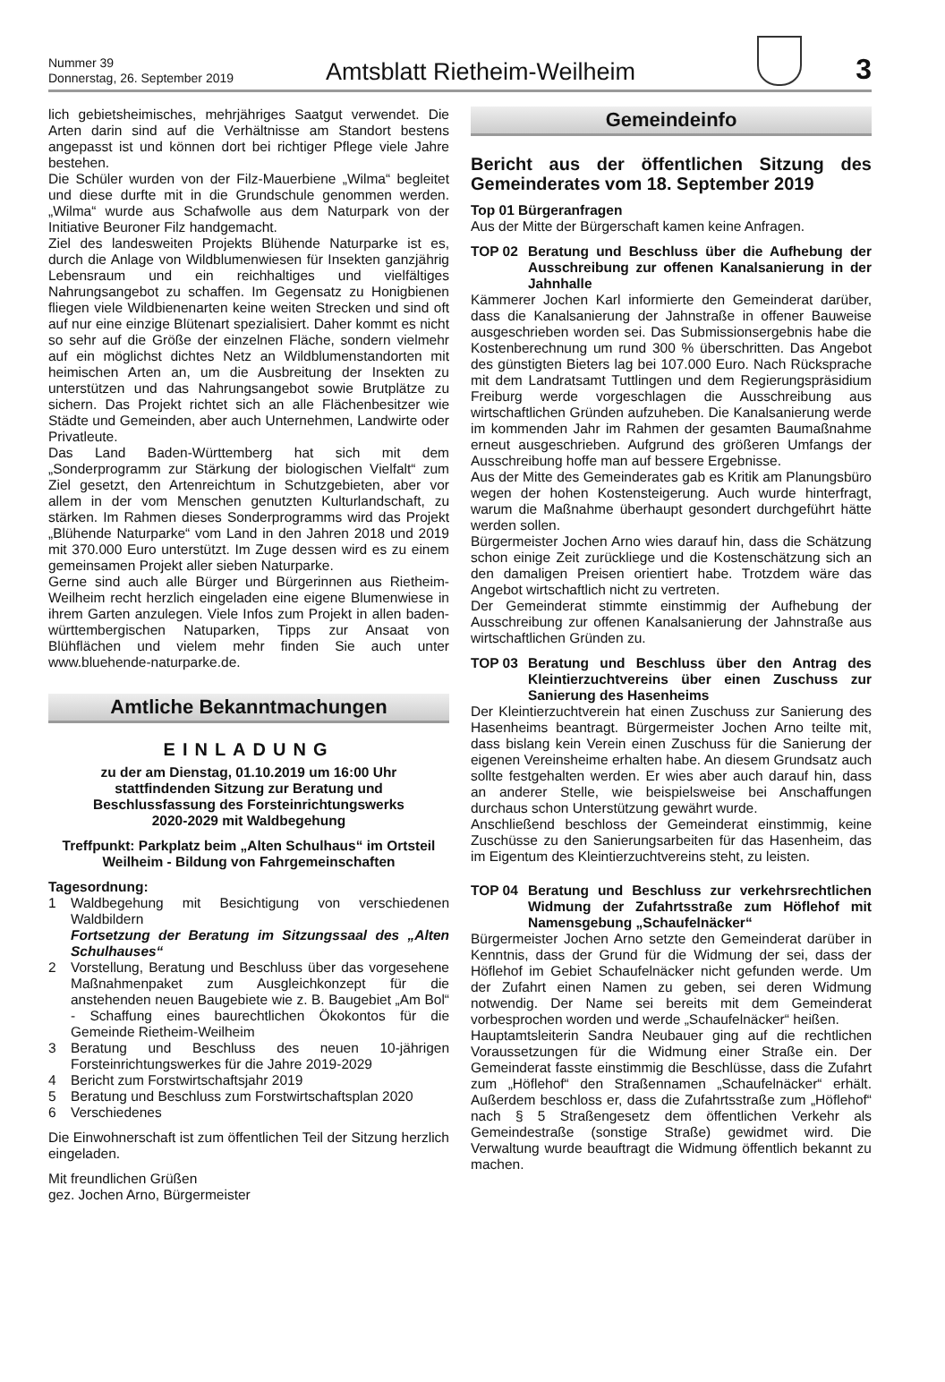Nummer 39
Donnerstag, 26. September 2019
Amtsblatt Rietheim-Weilheim
3
lich gebietsheimisches, mehrjähriges Saatgut verwendet. Die Arten darin sind auf die Verhältnisse am Standort bestens angepasst ist und können dort bei richtiger Pflege viele Jahre bestehen.
Die Schüler wurden von der Filz-Mauerbiene „Wilma“ begleitet und diese durfte mit in die Grundschule genommen werden. „Wilma“ wurde aus Schafwolle aus dem Naturpark von der Initiative Beuroner Filz handgemacht.
Ziel des landesweiten Projekts Blühende Naturparke ist es, durch die Anlage von Wildblumenwiesen für Insekten ganzjährig Lebensraum und ein reichhaltiges und vielfältiges Nahrungsangebot zu schaffen. Im Gegensatz zu Honigbienen fliegen viele Wildbienenarten keine weiten Strecken und sind oft auf nur eine einzige Blütenart spezialisiert. Daher kommt es nicht so sehr auf die Größe der einzelnen Fläche, sondern vielmehr auf ein möglichst dichtes Netz an Wildblumenstandorten mit heimischen Arten an, um die Ausbreitung der Insekten zu unterstützen und das Nahrungsangebot sowie Brutplätze zu sichern. Das Projekt richtet sich an alle Flächenbesitzer wie Städte und Gemeinden, aber auch Unternehmen, Landwirte oder Privatleute.
Das Land Baden-Württemberg hat sich mit dem „Sonderprogramm zur Stärkung der biologischen Vielfalt“ zum Ziel gesetzt, den Artenreichtum in Schutzgebieten, aber vor allem in der vom Menschen genutzten Kulturlandschaft, zu stärken. Im Rahmen dieses Sonderprogramms wird das Projekt „Blühende Naturparke“ vom Land in den Jahren 2018 und 2019 mit 370.000 Euro unterstützt. Im Zuge dessen wird es zu einem gemeinsamen Projekt aller sieben Naturparke.
Gerne sind auch alle Bürger und Bürgerinnen aus Rietheim-Weilheim recht herzlich eingeladen eine eigene Blumenwiese in ihrem Garten anzulegen. Viele Infos zum Projekt in allen baden-württembergischen Natuparken, Tipps zur Ansaat von Blühflächen und vielem mehr finden Sie auch unter www.bluehende-naturparke.de.
Amtliche Bekanntmachungen
EINLADUNG
zu der am Dienstag, 01.10.2019 um 16:00 Uhr
stattfindenden Sitzung zur Beratung und
Beschlussfassung des Forsteinrichtungswerks
2020-2029 mit Waldbegehung
Treffpunkt: Parkplatz beim „Alten Schulhaus“ im Ortsteil Weilheim - Bildung von Fahrgemeinschaften
Tagesordnung:
1 Waldbegehung mit Besichtigung von verschiedenen Waldbildern
Fortsetzung der Beratung im Sitzungssaal des „Alten Schulhauses“
2 Vorstellung, Beratung und Beschluss über das vorgesehene Maßnahmenpaket zum Ausgleichkonzept für die anstehenden neuen Baugebiete wie z. B. Baugebiet „Am Bol“ - Schaffung eines baurechtlichen Ökokontos für die Gemeinde Rietheim-Weilheim
3 Beratung und Beschluss des neuen 10-jährigen Forsteinrichtungswerkes für die Jahre 2019-2029
4 Bericht zum Forstwirtschaftsjahr 2019
5 Beratung und Beschluss zum Forstwirtschaftsplan 2020
6 Verschiedenes
Die Einwohnerschaft ist zum öffentlichen Teil der Sitzung herzlich eingeladen.
Mit freundlichen Grüßen
gez. Jochen Arno, Bürgermeister
Gemeindeinfo
Bericht aus der öffentlichen Sitzung des Gemeinderates vom 18. September 2019
Top 01 Bürgeranfragen
Aus der Mitte der Bürgerschaft kamen keine Anfragen.
TOP 02 Beratung und Beschluss über die Aufhebung der Ausschreibung zur offenen Kanalsanierung in der Jahnhalle
Kämmerer Jochen Karl informierte den Gemeinderat darüber, dass die Kanalsanierung der Jahnstraße in offener Bauweise ausgeschrieben worden sei. Das Submissionsergebnis habe die Kostenberechnung um rund 300 % überschritten. Das Angebot des günstigten Bieters lag bei 107.000 Euro. Nach Rücksprache mit dem Landratsamt Tuttlingen und dem Regierungspräsidium Freiburg werde vorgeschlagen die Ausschreibung aus wirtschaftlichen Gründen aufzuheben. Die Kanalsanierung werde im kommenden Jahr im Rahmen der gesamten Baumaßnahme erneut ausgeschrieben. Aufgrund des größeren Umfangs der Ausschreibung hoffe man auf bessere Ergebnisse.
Aus der Mitte des Gemeinderates gab es Kritik am Planungsbüro wegen der hohen Kostensteigerung. Auch wurde hinterfragt, warum die Maßnahme überhaupt gesondert durchgeführt hätte werden sollen.
Bürgermeister Jochen Arno wies darauf hin, dass die Schätzung schon einige Zeit zurückliege und die Kostenschätzung sich an den damaligen Preisen orientiert habe. Trotzdem wäre das Angebot wirtschaftlich nicht zu vertreten.
Der Gemeinderat stimmte einstimmig der Aufhebung der Ausschreibung zur offenen Kanalsanierung der Jahnstraße aus wirtschaftlichen Gründen zu.
TOP 03 Beratung und Beschluss über den Antrag des Kleintierzuchtvereins über einen Zuschuss zur Sanierung des Hasenheims
Der Kleintierzuchtverein hat einen Zuschuss zur Sanierung des Hasenheims beantragt. Bürgermeister Jochen Arno teilte mit, dass bislang kein Verein einen Zuschuss für die Sanierung der eigenen Vereinsheime erhalten habe. An diesem Grundsatz auch sollte festgehalten werden. Er wies aber auch darauf hin, dass an anderer Stelle, wie beispielsweise bei Anschaffungen durchaus schon Unterstützung gewährt wurde.
Anschließend beschloss der Gemeinderat einstimmig, keine Zuschüsse zu den Sanierungsarbeiten für das Hasenheim, das im Eigentum des Kleintierzuchtvereins steht, zu leisten.
TOP 04 Beratung und Beschluss zur verkehrsrechtlichen Widmung der Zufahrtsstraße zum Höflehof mit Namensgebung „Schaufelnäcker“
Bürgermeister Jochen Arno setzte den Gemeinderat darüber in Kenntnis, dass der Grund für die Widmung der sei, dass der Höflehof im Gebiet Schaufelnäcker nicht gefunden werde. Um der Zufahrt einen Namen zu geben, sei deren Widmung notwendig. Der Name sei bereits mit dem Gemeinderat vorbesprochen worden und werde „Schaufelnäcker“ heißen.
Hauptamtsleiterin Sandra Neubauer ging auf die rechtlichen Voraussetzungen für die Widmung einer Straße ein. Der Gemeinderat fasste einstimmig die Beschlüsse, dass die Zufahrt zum „Höflehof“ den Straßennamen „Schaufelnäcker“ erhält. Außerdem beschloss er, dass die Zufahrtsstraße zum „Höflehof“ nach § 5 Straßengesetz dem öffentlichen Verkehr als Gemeindestraße (sonstige Straße) gewidmet wird. Die Verwaltung wurde beauftragt die Widmung öffentlich bekannt zu machen.